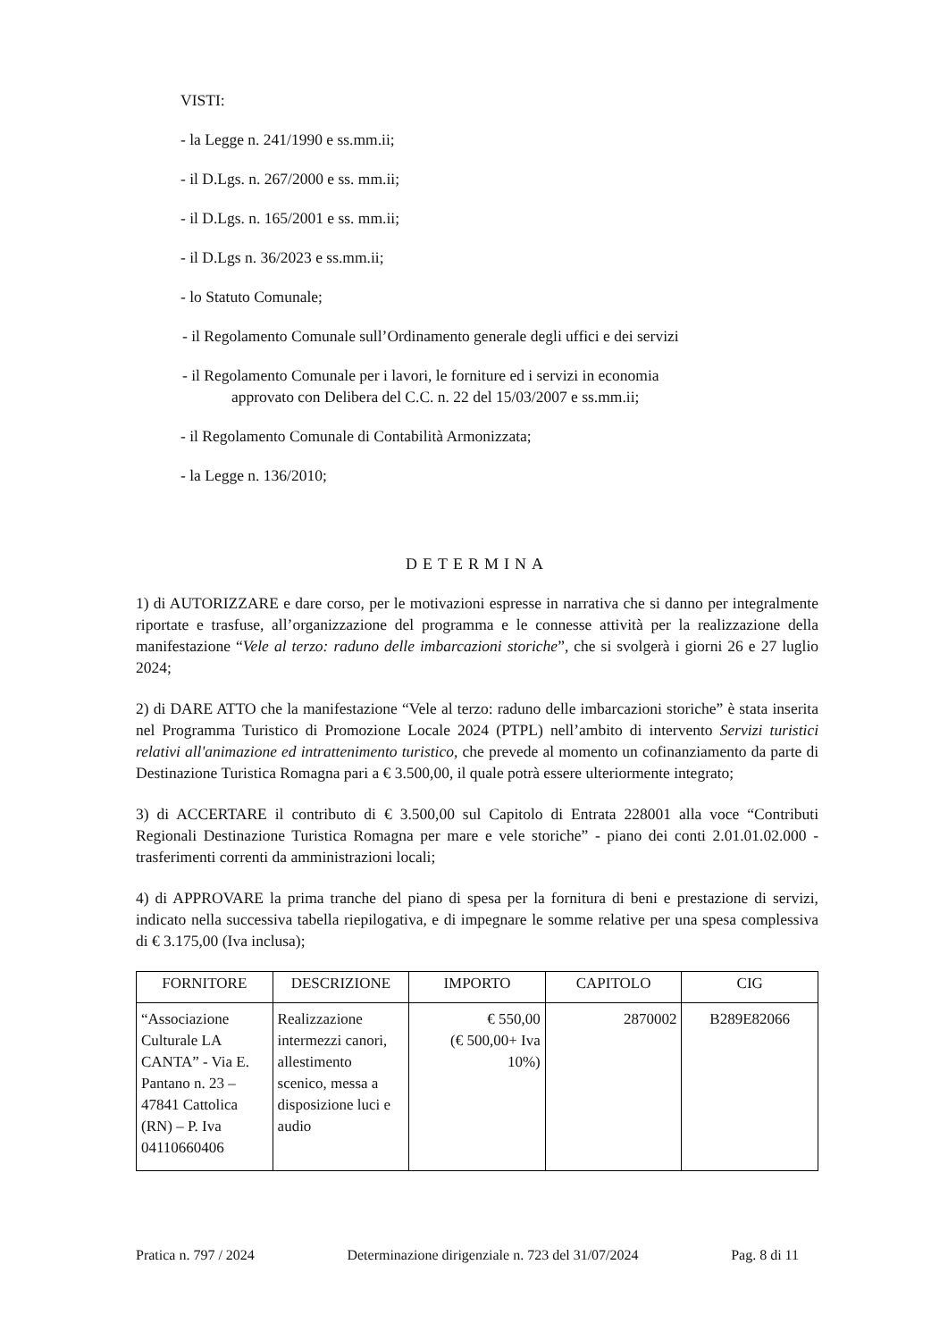VISTI:
- la Legge n. 241/1990 e ss.mm.ii;
- il D.Lgs. n. 267/2000 e ss. mm.ii;
- il D.Lgs. n. 165/2001 e ss. mm.ii;
- il D.Lgs n. 36/2023 e ss.mm.ii;
- lo Statuto Comunale;
- il Regolamento Comunale sull’Ordinamento generale degli uffici e dei servizi
- il Regolamento Comunale per i lavori, le forniture ed i servizi in economia
approvato con Delibera del C.C. n. 22 del 15/03/2007 e ss.mm.ii;
- il Regolamento Comunale di Contabilità Armonizzata;
- la Legge n. 136/2010;
DETERMINA
1) di AUTORIZZARE e dare corso, per le motivazioni espresse in narrativa che si danno per integralmente riportate e trasfuse, all’organizzazione del programma e le connesse attività per la realizzazione della manifestazione “Vele al terzo: raduno delle imbarcazioni storiche”, che si svolgerà i giorni 26 e 27 luglio 2024;
2) di DARE ATTO che la manifestazione “Vele al terzo: raduno delle imbarcazioni storiche” è stata inserita nel Programma Turistico di Promozione Locale 2024 (PTPL) nell’ambito di intervento Servizi turistici relativi all'animazione ed intrattenimento turistico, che prevede al momento un cofinanziamento da parte di Destinazione Turistica Romagna pari a € 3.500,00, il quale potrà essere ulteriormente integrato;
3) di ACCERTARE il contributo di € 3.500,00 sul Capitolo di Entrata 228001 alla voce “Contributi Regionali Destinazione Turistica Romagna per mare e vele storiche” - piano dei conti 2.01.01.02.000 - trasferimenti correnti da amministrazioni locali;
4) di APPROVARE la prima tranche del piano di spesa per la fornitura di beni e prestazione di servizi, indicato nella successiva tabella riepilogativa, e di impegnare le somme relative per una spesa complessiva di € 3.175,00 (Iva inclusa);
| FORNITORE | DESCRIZIONE | IMPORTO | CAPITOLO | CIG |
| --- | --- | --- | --- | --- |
| “Associazione Culturale LA CANTA” - Via E. Pantano n. 23 – 47841 Cattolica (RN) – P. Iva 04110660406 | Realizzazione intermezzi canori, allestimento scenico, messa a disposizione luci e audio | € 550,00 (€ 500,00+ Iva 10%) | 2870002 | B289E82066 |
Pratica n. 797 / 2024 Determinazione dirigenziale n. 723 del 31/07/2024 Pag. 8 di 11